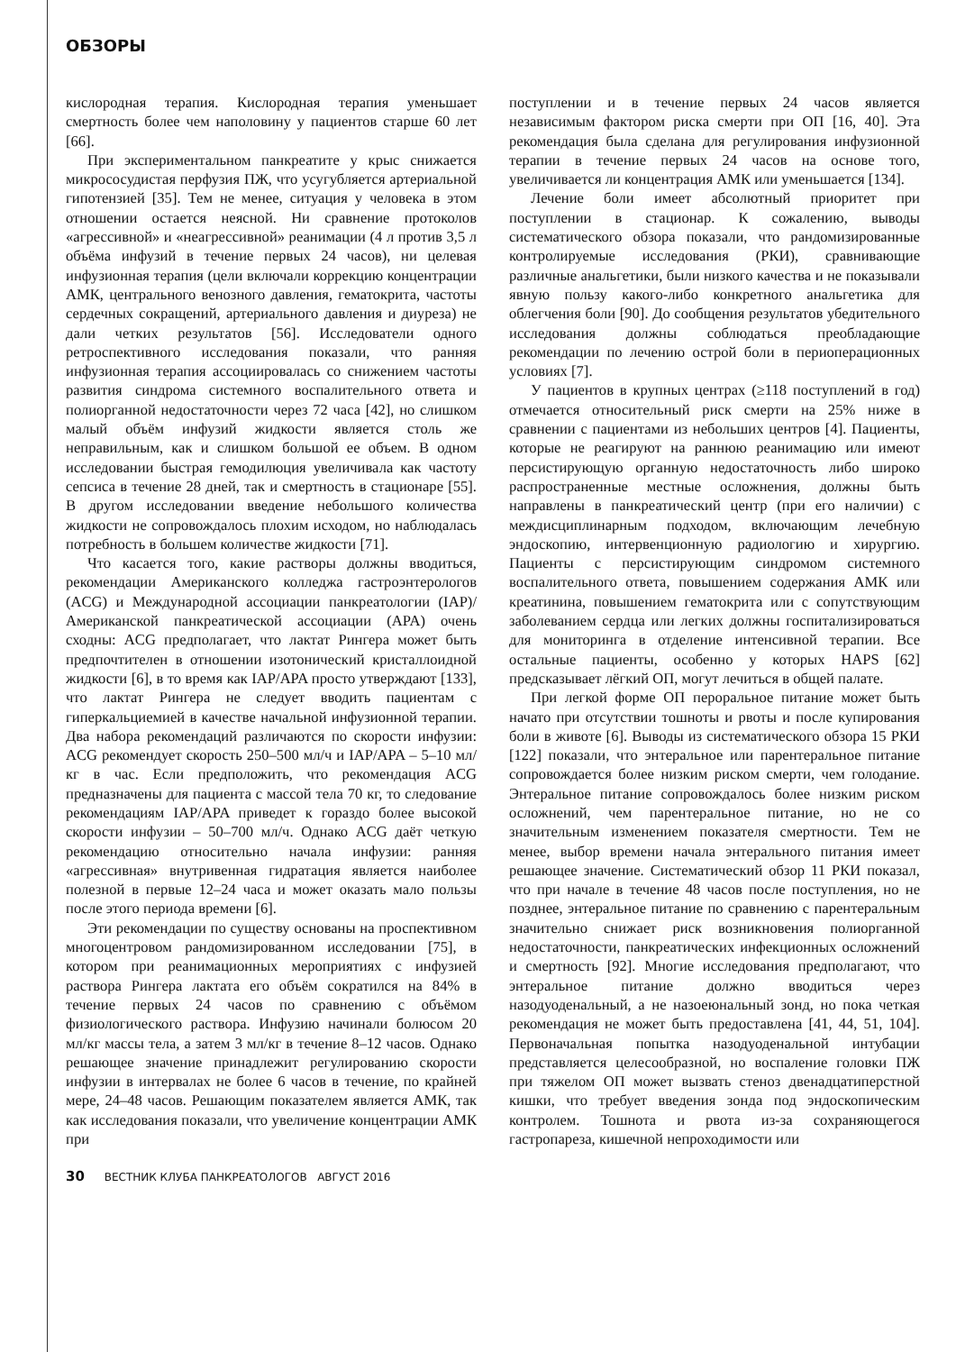ОБЗОРЫ
кислородная терапия. Кислородная терапия уменьшает смертность более чем наполовину у пациентов старше 60 лет [66].
При экспериментальном панкреатите у крыс снижается микрососудистая перфузия ПЖ, что усугубляется артериальной гипотензией [35]. Тем не менее, ситуация у человека в этом отношении остается неясной. Ни сравнение протоколов «агрессивной» и «неагрессивной» реанимации (4 л против 3,5 л объёма инфузий в течение первых 24 часов), ни целевая инфузионная терапия (цели включали коррекцию концентрации АМК, центрального венозного давления, гематокрита, частоты сердечных сокращений, артериального давления и диуреза) не дали четких результатов [56]. Исследователи одного ретроспективного исследования показали, что ранняя инфузионная терапия ассоциировалась со снижением частоты развития синдрома системного воспалительного ответа и полиорганной недостаточности через 72 часа [42], но слишком малый объём инфузий жидкости является столь же неправильным, как и слишком большой ее объем. В одном исследовании быстрая гемодилюция увеличивала как частоту сепсиса в течение 28 дней, так и смертность в стационаре [55]. В другом исследовании введение небольшого количества жидкости не сопровождалось плохим исходом, но наблюдалась потребность в большем количестве жидкости [71].
Что касается того, какие растворы должны вводиться, рекомендации Американского колледжа гастроэнтерологов (ACG) и Международной ассоциации панкреатологии (IAP)/Американской панкреатической ассоциации (APA) очень сходны: ACG предполагает, что лактат Рингера может быть предпочтителен в отношении изотонический кристаллоидной жидкости [6], в то время как IAP/APA просто утверждают [133], что лактат Рингера не следует вводить пациентам с гиперкальциемией в качестве начальной инфузионной терапии. Два набора рекомендаций различаются по скорости инфузии: ACG рекомендует скорость 250–500 мл/ч и IAP/APA – 5–10 мл/кг в час. Если предположить, что рекомендация ACG предназначены для пациента с массой тела 70 кг, то следование рекомендациям IAP/APA приведет к гораздо более высокой скорости инфузии – 50–700 мл/ч. Однако ACG даёт четкую рекомендацию относительно начала инфузии: ранняя «агрессивная» внутривенная гидратация является наиболее полезной в первые 12–24 часа и может оказать мало пользы после этого периода времени [6].
Эти рекомендации по существу основаны на проспективном многоцентровом рандомизированном исследовании [75], в котором при реанимационных мероприятиях с инфузией раствора Рингера лактата его объём сократился на 84% в течение первых 24 часов по сравнению с объёмом физиологического раствора. Инфузию начинали болюсом 20 мл/кг массы тела, а затем 3 мл/кг в течение 8–12 часов. Однако решающее значение принадлежит регулированию скорости инфузии в интервалах не более 6 часов в течение, по крайней мере, 24–48 часов. Решающим показателем является АМК, так как исследования показали, что увеличение концентрации АМК при
поступлении и в течение первых 24 часов является независимым фактором риска смерти при ОП [16, 40]. Эта рекомендация была сделана для регулирования инфузионной терапии в течение первых 24 часов на основе того, увеличивается ли концентрация АМК или уменьшается [134].
Лечение боли имеет абсолютный приоритет при поступлении в стационар. К сожалению, выводы систематического обзора показали, что рандомизированные контролируемые исследования (РКИ), сравнивающие различные анальгетики, были низкого качества и не показывали явную пользу какого-либо конкретного анальгетика для облегчения боли [90]. До сообщения результатов убедительного исследования должны соблюдаться преобладающие рекомендации по лечению острой боли в периоперационных условиях [7].
У пациентов в крупных центрах (≥118 поступлений в год) отмечается относительный риск смерти на 25% ниже в сравнении с пациентами из небольших центров [4]. Пациенты, которые не реагируют на раннюю реанимацию или имеют персистирующую органную недостаточность либо широко распространенные местные осложнения, должны быть направлены в панкреатический центр (при его наличии) с междисциплинарным подходом, включающим лечебную эндоскопию, интервенционную радиологию и хирургию. Пациенты с персистирующим синдромом системного воспалительного ответа, повышением содержания АМК или креатинина, повышением гематокрита или с сопутствующим заболеванием сердца или легких должны госпитализироваться для мониторинга в отделение интенсивной терапии. Все остальные пациенты, особенно у которых HAPS [62] предсказывает лёгкий ОП, могут лечиться в общей палате.
При легкой форме ОП пероральное питание может быть начато при отсутствии тошноты и рвоты и после купирования боли в животе [6]. Выводы из систематического обзора 15 РКИ [122] показали, что энтеральное или парентеральное питание сопровождается более низким риском смерти, чем голодание. Энтеральное питание сопровождалось более низким риском осложнений, чем парентеральное питание, но не со значительным изменением показателя смертности. Тем не менее, выбор времени начала энтерального питания имеет решающее значение. Систематический обзор 11 РКИ показал, что при начале в течение 48 часов после поступления, но не позднее, энтеральное питание по сравнению с парентеральным значительно снижает риск возникновения полиорганной недостаточности, панкреатических инфекционных осложнений и смертность [92]. Многие исследования предполагают, что энтеральное питание должно вводиться через назодуоденальный, а не назоеюнальный зонд, но пока четкая рекомендация не может быть предоставлена [41, 44, 51, 104]. Первоначальная попытка назодуоденальной интубации представляется целесообразной, но воспаление головки ПЖ при тяжелом ОП может вызвать стеноз двенадцатиперстной кишки, что требует введения зонда под эндоскопическим контролем. Тошнота и рвота из-за сохраняющегося гастропареза, кишечной непроходимости или
30 ВЕСТНИК КЛУБА ПАНКРЕАТОЛОГОВ АВГУСТ 2016